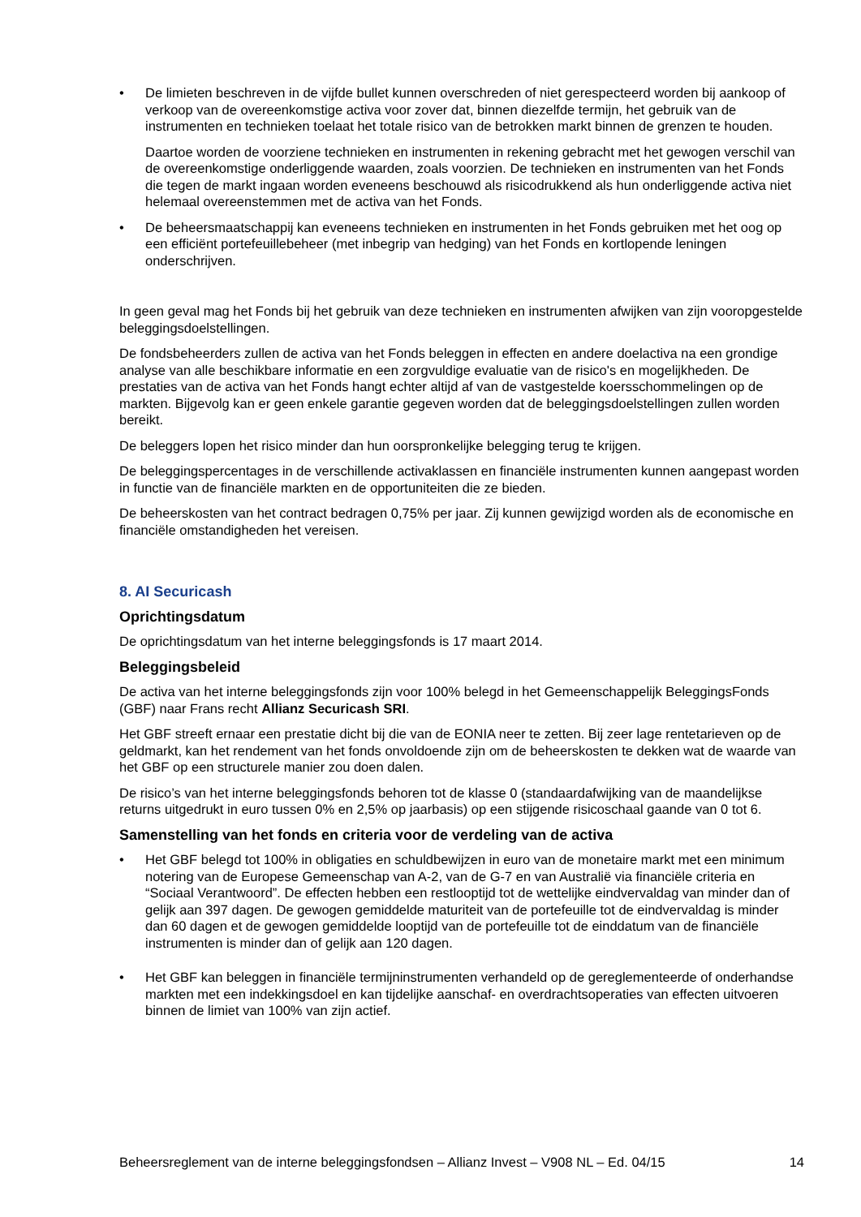• De limieten beschreven in de vijfde bullet kunnen overschreden of niet gerespecteerd worden bij aankoop of verkoop van de overeenkomstige activa voor zover dat, binnen diezelfde termijn, het gebruik van de instrumenten en technieken toelaat het totale risico van de betrokken markt binnen de grenzen te houden.
Daartoe worden de voorziene technieken en instrumenten in rekening gebracht met het gewogen verschil van de overeenkomstige onderliggende waarden, zoals voorzien. De technieken en instrumenten van het Fonds die tegen de markt ingaan worden eveneens beschouwd als risicodrukkend als hun onderliggende activa niet helemaal overeenstemmen met de activa van het Fonds.
• De beheersmaatschappij kan eveneens technieken en instrumenten in het Fonds gebruiken met het oog op een efficiënt portefeuillebeheer (met inbegrip van hedging) van het Fonds en kortlopende leningen onderschrijven.
In geen geval mag het Fonds bij het gebruik van deze technieken en instrumenten afwijken van zijn vooropgestelde beleggingsdoelstellingen.
De fondsbeheerders zullen de activa van het Fonds beleggen in effecten en andere doelactiva na een grondige analyse van alle beschikbare informatie en een zorgvuldige evaluatie van de risico's en mogelijkheden. De prestaties van de activa van het Fonds hangt echter altijd af van de vastgestelde koersschommelingen op de markten. Bijgevolg kan er geen enkele garantie gegeven worden dat de beleggingsdoelstellingen zullen worden bereikt.
De beleggers lopen het risico minder dan hun oorspronkelijke belegging terug te krijgen.
De beleggingspercentages in de verschillende activaklassen en financiële instrumenten kunnen aangepast worden in functie van de financiële markten en de opportuniteiten die ze bieden.
De beheerskosten van het contract bedragen 0,75% per jaar. Zij kunnen gewijzigd worden als de economische en financiële omstandigheden het vereisen.
8. AI Securicash
Oprichtingsdatum
De oprichtingsdatum van het interne beleggingsfonds is 17 maart 2014.
Beleggingsbeleid
De activa van het interne beleggingsfonds zijn voor 100% belegd in het Gemeenschappelijk BeleggingsFonds (GBF) naar Frans recht Allianz Securicash SRI.
Het GBF streeft ernaar een prestatie dicht bij die van de EONIA neer te zetten. Bij zeer lage rentetarieven op de geldmarkt, kan het rendement van het fonds onvoldoende zijn om de beheerskosten te dekken wat de waarde van het GBF op een structurele manier zou doen dalen.
De risico’s van het interne beleggingsfonds behoren tot de klasse 0 (standaardafwijking van de maandelijkse returns uitgedrukt in euro tussen 0% en 2,5% op jaarbasis) op een stijgende risicoschaal gaande van 0 tot 6.
Samenstelling van het fonds en criteria voor de verdeling van de activa
• Het GBF belegd tot 100% in obligaties en schuldbewijzen in euro van de monetaire markt met een minimum notering van de Europese Gemeenschap van A-2, van de G-7 en van Australië via financiële criteria en “Sociaal Verantwoord”. De effecten hebben een restlooptijd tot de wettelijke eindvervaldag van minder dan of gelijk aan 397 dagen. De gewogen gemiddelde maturiteit van de portefeuille tot de eindvervaldag is minder dan 60 dagen et de gewogen gemiddelde looptijd van de portefeuille tot de einddatum van de financiële instrumenten is minder dan of gelijk aan 120 dagen.
• Het GBF kan beleggen in financiële termijninstrumenten verhandeld op de gereglementeerde of onderhandse markten met een indekkingsdoel en kan tijdelijke aanschaf- en overdrachtsoperaties van effecten uitvoeren binnen de limiet van 100% van zijn actief.
Beheersreglement van de interne beleggingsfondsen – Allianz Invest – V908 NL – Ed. 04/15 14